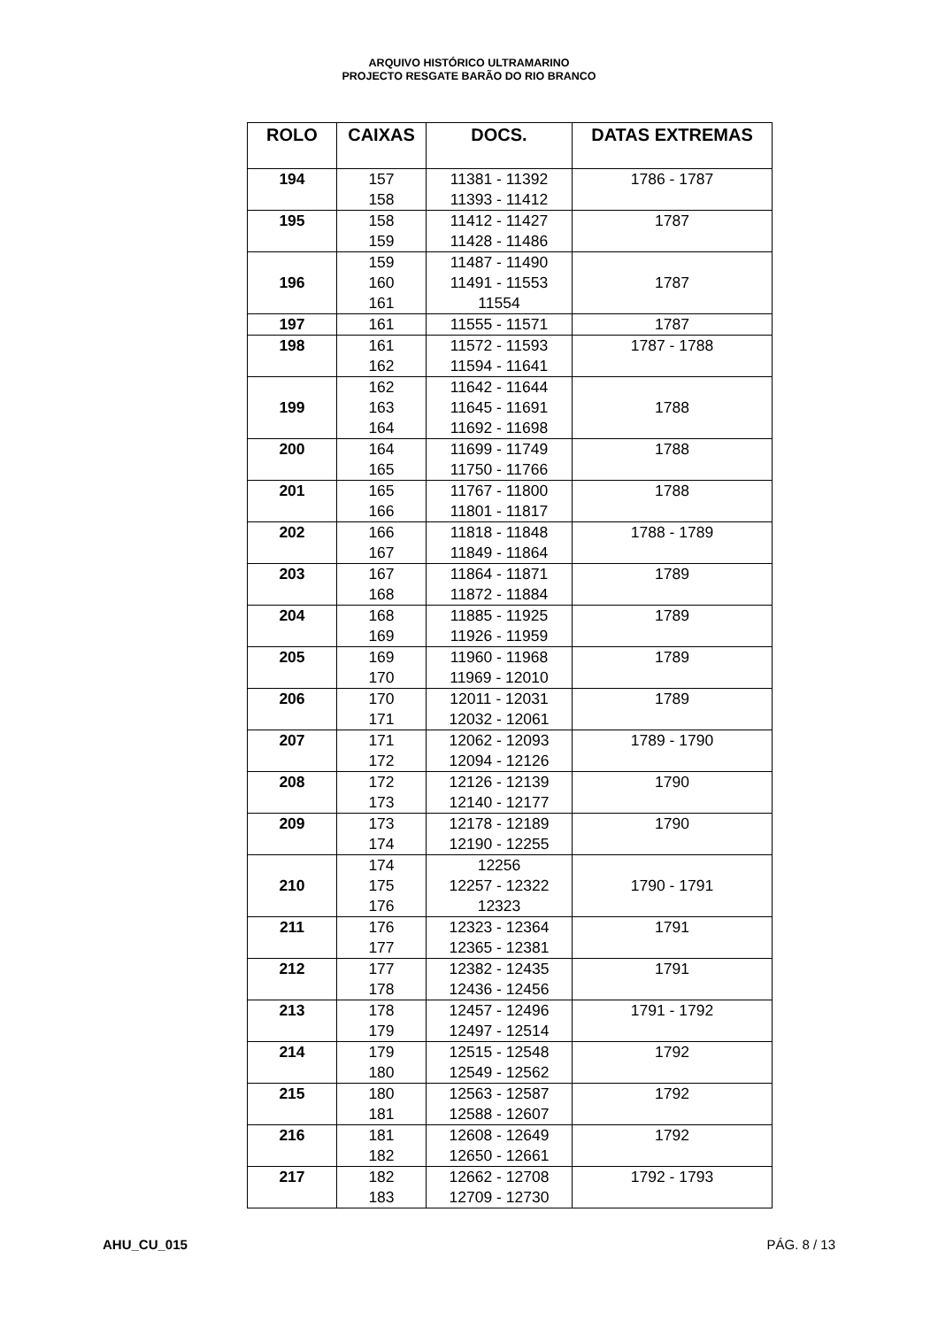ARQUIVO HISTÓRICO ULTRAMARINO
PROJECTO RESGATE BARÃO DO RIO BRANCO
| ROLO | CAIXAS | DOCS. | DATAS EXTREMAS |
| --- | --- | --- | --- |
| 194 | 157 158 | 11381 - 11392 11393 - 11412 | 1786 - 1787 |
| 195 | 158 159 | 11412 - 11427 11428 - 11486 | 1787 |
| 196 | 159 160 161 | 11487 - 11490 11491 - 11553 11554 | 1787 |
| 197 | 161 | 11555 - 11571 | 1787 |
| 198 | 161 162 | 11572 - 11593 11594 - 11641 | 1787 - 1788 |
| 199 | 162 163 164 | 11642 - 11644 11645 - 11691 11692 - 11698 | 1788 |
| 200 | 164 165 | 11699 - 11749 11750 - 11766 | 1788 |
| 201 | 165 166 | 11767 - 11800 11801 - 11817 | 1788 |
| 202 | 166 167 | 11818 - 11848 11849 - 11864 | 1788 - 1789 |
| 203 | 167 168 | 11864 - 11871 11872 - 11884 | 1789 |
| 204 | 168 169 | 11885 - 11925 11926 - 11959 | 1789 |
| 205 | 169 170 | 11960 - 11968 11969 - 12010 | 1789 |
| 206 | 170 171 | 12011 - 12031 12032 - 12061 | 1789 |
| 207 | 171 172 | 12062 - 12093 12094 - 12126 | 1789 - 1790 |
| 208 | 172 173 | 12126 - 12139 12140 - 12177 | 1790 |
| 209 | 173 174 | 12178 - 12189 12190 - 12255 | 1790 |
| 210 | 174 175 176 | 12256 12257 - 12322 12323 | 1790 - 1791 |
| 211 | 176 177 | 12323 - 12364 12365 - 12381 | 1791 |
| 212 | 177 178 | 12382 - 12435 12436 - 12456 | 1791 |
| 213 | 178 179 | 12457 - 12496 12497 - 12514 | 1791 - 1792 |
| 214 | 179 180 | 12515 - 12548 12549 - 12562 | 1792 |
| 215 | 180 181 | 12563 - 12587 12588 - 12607 | 1792 |
| 216 | 181 182 | 12608 - 12649 12650 - 12661 | 1792 |
| 217 | 182 183 | 12662 - 12708 12709 - 12730 | 1792 - 1793 |
AHU_CU_015 PÁG. 8 / 13